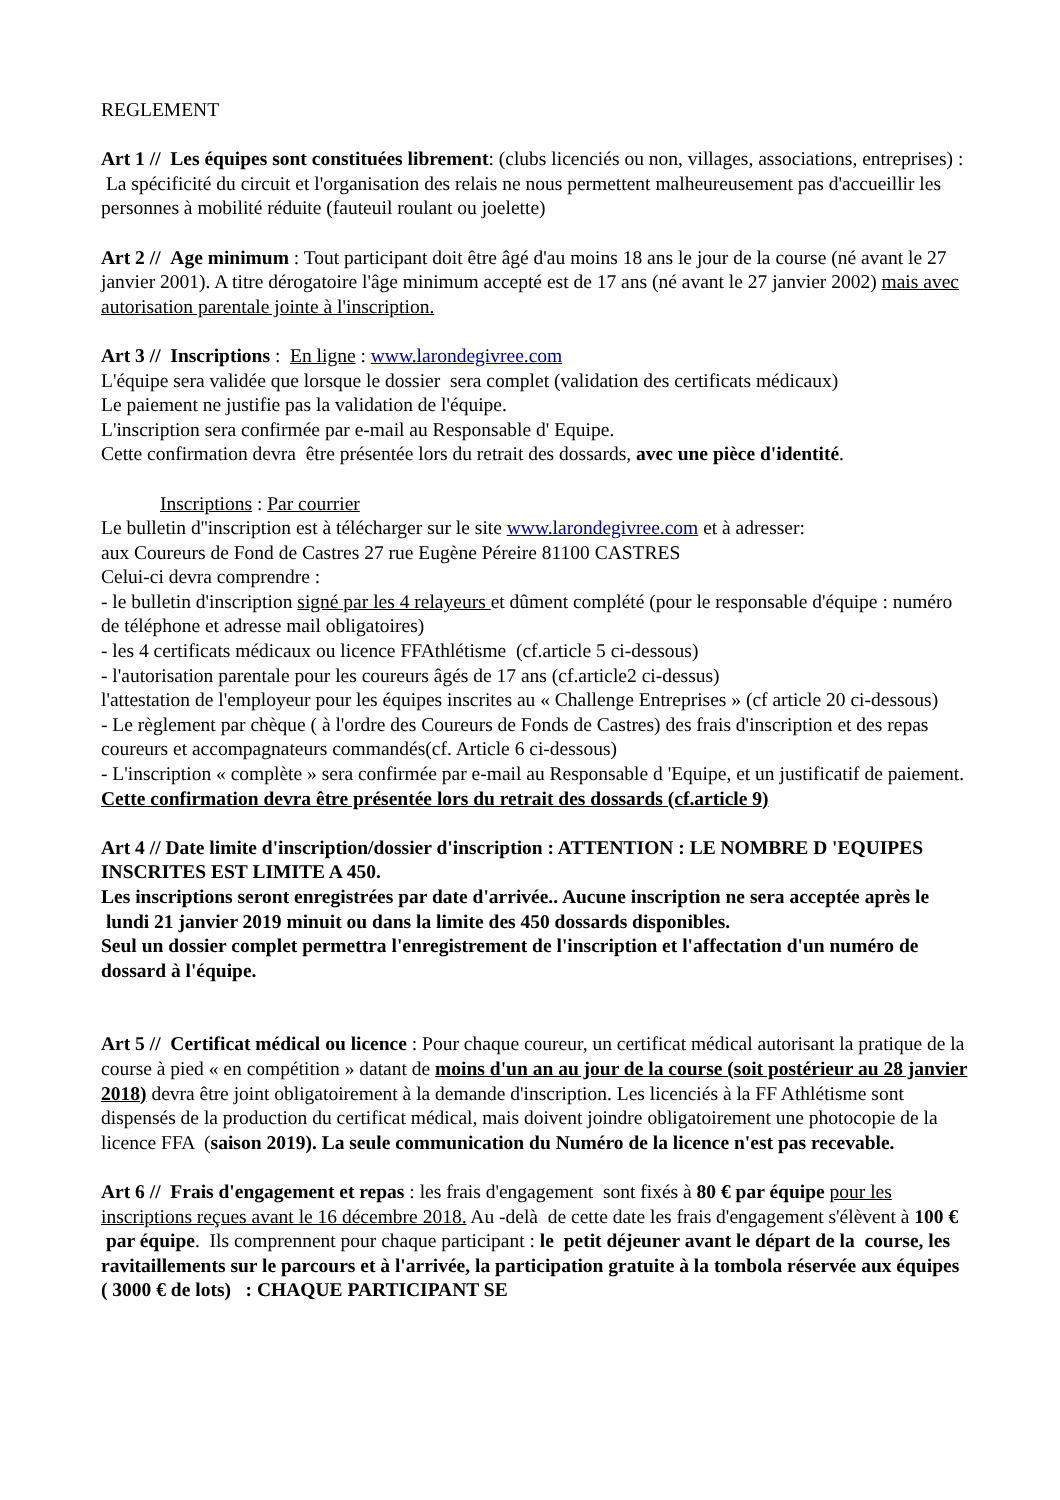REGLEMENT
Art 1 // Les équipes sont constituées librement: (clubs licenciés ou non, villages, associations, entreprises) : La spécificité du circuit et l'organisation des relais ne nous permettent malheureusement pas d'accueillir les personnes à mobilité réduite (fauteuil roulant ou joelette)
Art 2 // Age minimum : Tout participant doit être âgé d'au moins 18 ans le jour de la course (né avant le 27 janvier 2001). A titre dérogatoire l'âge minimum accepté est de 17 ans (né avant le 27 janvier 2002) mais avec autorisation parentale jointe à l'inscription.
Art 3 // Inscriptions : En ligne : www.larondegivree.com
L'équipe sera validée que lorsque le dossier sera complet (validation des certificats médicaux)
Le paiement ne justifie pas la validation de l'équipe.
L'inscription sera confirmée par e-mail au Responsable d' Equipe.
Cette confirmation devra être présentée lors du retrait des dossards, avec une pièce d'identité.
Inscriptions : Par courrier
Le bulletin d''inscription est à télécharger sur le site www.larondegivree.com et à adresser:
aux Coureurs de Fond de Castres 27 rue Eugène Péreire 81100 CASTRES
Celui-ci devra comprendre :
- le bulletin d'inscription signé par les 4 relayeurs et dûment complété (pour le responsable d'équipe : numéro de téléphone et adresse mail obligatoires)
- les 4 certificats médicaux ou licence FFAthlétisme (cf.article 5 ci-dessous)
- l'autorisation parentale pour les coureurs âgés de 17 ans (cf.article2 ci-dessus)
l'attestation de l'employeur pour les équipes inscrites au « Challenge Entreprises » (cf article 20 ci-dessous)
- Le règlement par chèque ( à l'ordre des Coureurs de Fonds de Castres) des frais d'inscription et des repas coureurs et accompagnateurs commandés(cf. Article 6 ci-dessous)
- L'inscription « complète » sera confirmée par e-mail au Responsable d 'Equipe, et un justificatif de paiement.
Cette confirmation devra être présentée lors du retrait des dossards (cf.article 9)
Art 4 // Date limite d'inscription/dossier d'inscription : ATTENTION : LE NOMBRE D 'EQUIPES INSCRITES EST LIMITE A 450.
Les inscriptions seront enregistrées par date d'arrivée.. Aucune inscription ne sera acceptée après le lundi 21 janvier 2019 minuit ou dans la limite des 450 dossards disponibles.
Seul un dossier complet permettra l'enregistrement de l'inscription et l'affectation d'un numéro de dossard à l'équipe.
Art 5 // Certificat médical ou licence : Pour chaque coureur, un certificat médical autorisant la pratique de la course à pied « en compétition » datant de moins d'un an au jour de la course (soit postérieur au 28 janvier 2018) devra être joint obligatoirement à la demande d'inscription. Les licenciés à la FF Athlétisme sont dispensés de la production du certificat médical, mais doivent joindre obligatoirement une photocopie de la licence FFA (saison 2019). La seule communication du Numéro de la licence n'est pas recevable.
Art 6 // Frais d'engagement et repas : les frais d'engagement sont fixés à 80 € par équipe pour les inscriptions reçues avant le 16 décembre 2018. Au -delà de cette date les frais d'engagement s'élèvent à 100 € par équipe. Ils comprennent pour chaque participant : le petit déjeuner avant le départ de la course, les ravitaillements sur le parcours et à l'arrivée, la participation gratuite à la tombola réservée aux équipes ( 3000 € de lots) : CHAQUE PARTICIPANT SE